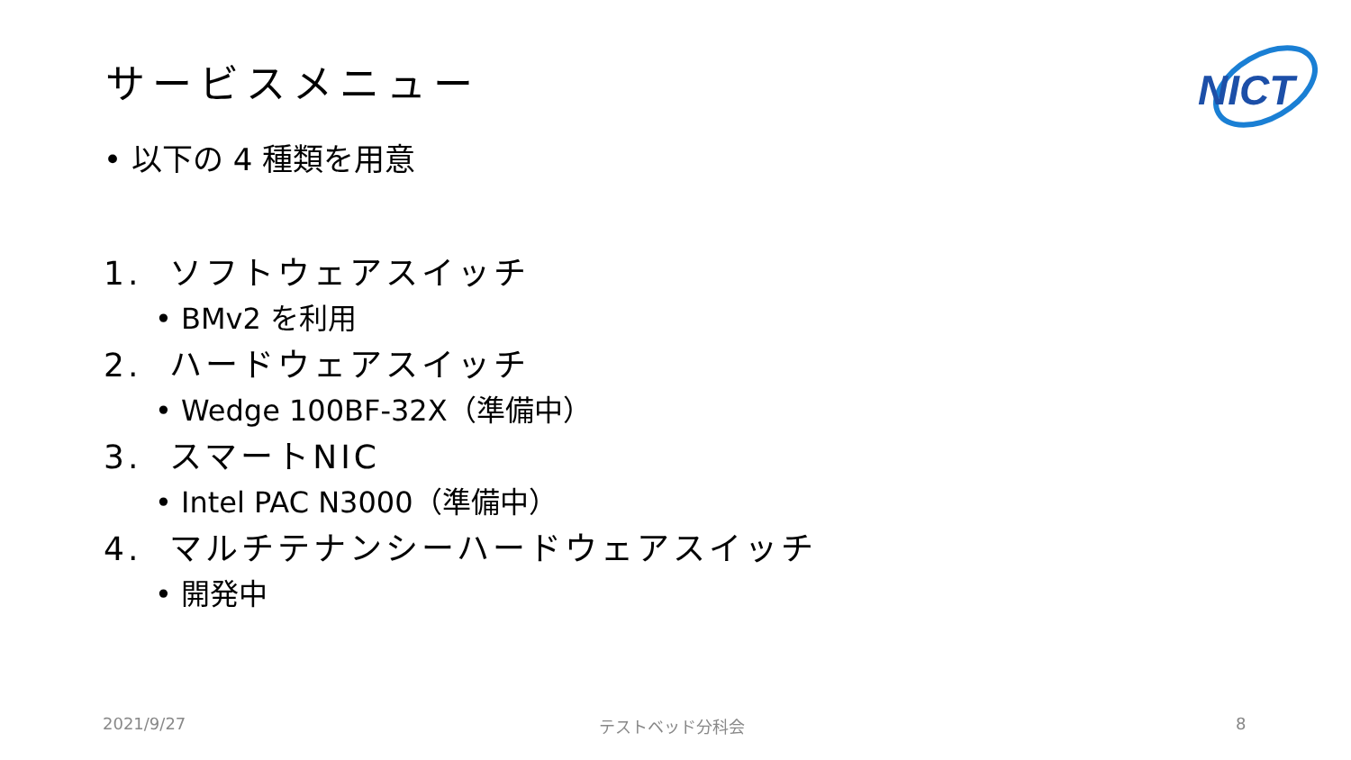サービスメニュー
NICT
• 以下の 4 種類を用意
1. ソフトウェアスイッチ
• BMv2 を利用
2. ハードウェアスイッチ
• Wedge 100BF-32X（準備中）
3. スマートNIC
• Intel PAC N3000（準備中）
4. マルチテナンシーハードウェアスイッチ
• 開発中
2021/9/27 テストベッド分科会 8